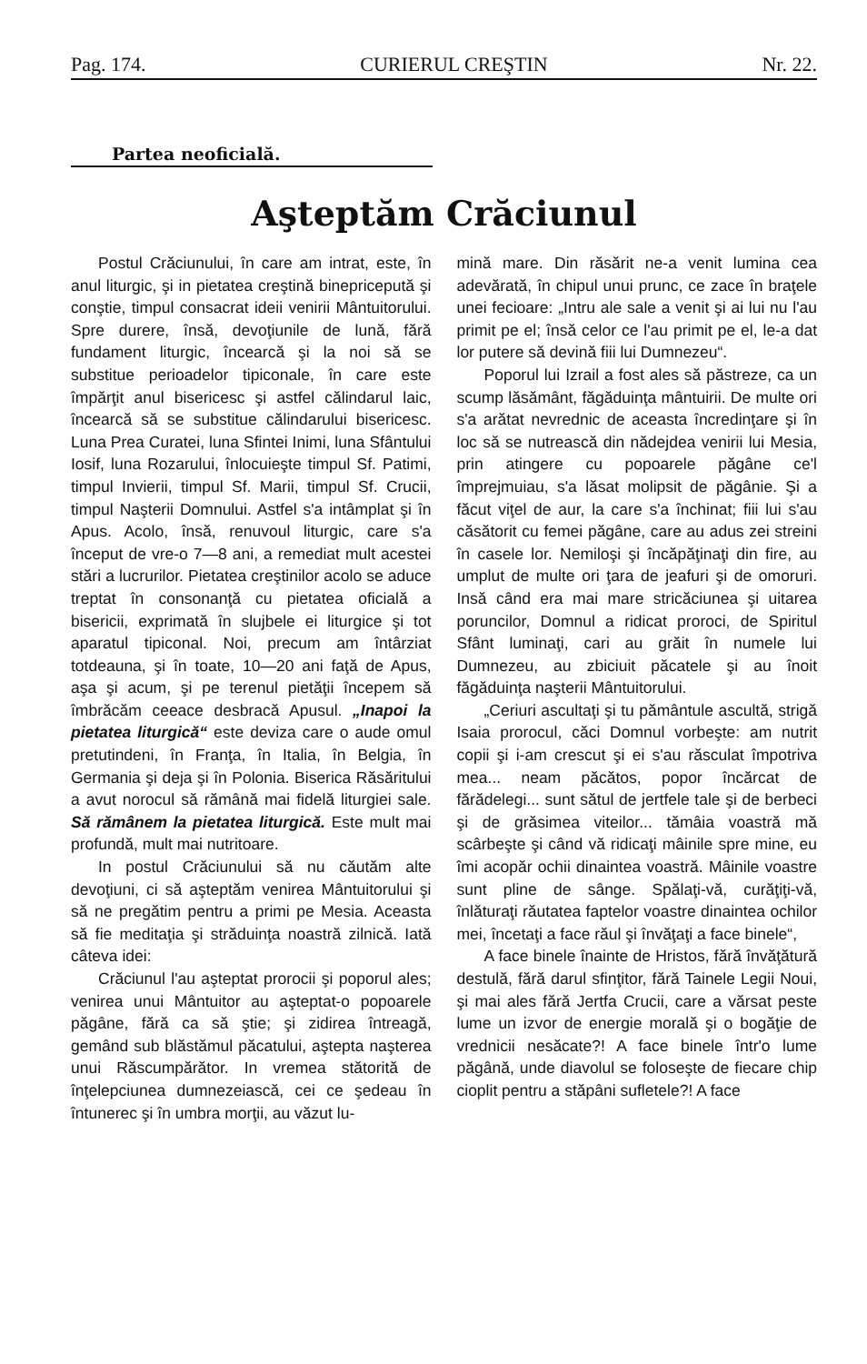Pag. 174. CURIERUL CREŞTIN Nr. 22.
Partea neoficială.
Aşteptăm Crăciunul
Postul Crăciunului, în care am intrat, este, în anul liturgic, şi in pietatea creştină binepricepută şi conştie, timpul consacrat ideii venirii Mântuitorului. Spre durere, însă, devoţiunile de lună, fără fundament liturgic, încearcă şi la noi să se substitue perioadelor tipiconale, în care este împărţit anul bisericesc şi astfel călindarul laic, încearcă să se substitue călindarului bisericesc. Luna Prea Curatei, luna Sfintei Inimi, luna Sfântului Iosif, luna Rozarului, înlocuieşte timpul Sf. Patimi, timpul Invierii, timpul Sf. Marii, timpul Sf. Crucii, timpul Naşterii Domnului. Astfel s'a intâmplat şi în Apus. Acolo, însă, renuvoul liturgic, care s'a început de vre-o 7—8 ani, a remediat mult acestei stări a lucrurilor. Pietatea creştinilor acolo se aduce treptat în consonanţă cu pietatea oficială a bisericii, exprimată în slujbele ei liturgice şi tot aparatul tipiconal. Noi, precum am întârziat totdeauna, şi în toate, 10—20 ani faţă de Apus, aşa şi acum, şi pe terenul pietăţii începem să îmbrăcăm ceeace desbracă Apusul. „Inapoi la pietatea liturgică“ este deviza care o aude omul pretutindeni, în Franţa, în Italia, în Belgia, în Germania şi deja şi în Polonia. Biserica Răsăritului a avut norocul să rămână mai fidelă liturgiei sale. Să rămânem la pietatea liturgică. Este mult mai profundă, mult mai nutritoare.
In postul Crăciunului să nu căutăm alte devoţiuni, ci să aşteptăm venirea Mântuitorului şi să ne pregătim pentru a primi pe Mesia. Aceasta să fie meditaţia şi străduinţa noastră zilnică. Iată câteva idei:
Crăciunul l'au aşteptat prorocii şi poporul ales; venirea unui Mântuitor au aşteptat-o popoarele păgâne, fără ca să ştie; şi zidirea întreagă, gemând sub blăstămul păcatului, aştepta naşterea unui Răscumpărător. In vremea stătorită de înţelepciunea dumnezeiască, cei ce şedeau în întunerec şi în umbra morţii, au văzut lu-
mină mare. Din răsărit ne-a venit lumina cea adevărată, în chipul unui prunc, ce zace în braţele unei fecioare: „Intru ale sale a venit şi ai lui nu l'au primit pe el; însă celor ce l'au primit pe el, le-a dat lor putere să devină fiii lui Dumnezeu“.
Poporul lui Izrail a fost ales să păstreze, ca un scump lăsământ, făgăduinţa mântuirii. De multe ori s'a arătat nevrednic de aceasta încredinţare şi în loc să se nutrească din nădejdea venirii lui Mesia, prin atingere cu popoarele păgâne ce'l împrejmuiau, s'a lăsat molipsit de păgânie. Şi a făcut viţel de aur, la care s'a închinat; fiii lui s'au căsătorit cu femei păgâne, care au adus zei streini în casele lor. Nemiloşi şi încăpăţinaţi din fire, au umplut de multe ori ţara de jeafuri şi de omoruri. Insă când era mai mare stricăciunea şi uitarea poruncilor, Domnul a ridicat proroci, de Spiritul Sfânt luminaţi, cari au grăit în numele lui Dumnezeu, au zbiciuit păcatele şi au înoit făgăduinţa naşterii Mântuitorului.
„Ceriuri ascultaţi şi tu pământule ascultă, strigă Isaia prorocul, căci Domnul vorbeşte: am nutrit copii şi i-am crescut şi ei s'au răsculat împotriva mea... neam păcătos, popor încărcat de fărădelegi... sunt sătul de jertfele tale şi de berbeci şi de grăsimea viteilor... tămâia voastră mă scârbeşte şi când vă ridicaţi mâinile spre mine, eu îmi acopăr ochii dinaintea voastră. Mâinile voastre sunt pline de sânge. Spălaţi-vă, curăţiţi-vă, înlăturaţi răutatea faptelor voastre dinaintea ochilor mei, încetaţi a face răul şi învăţaţi a face binele“,
A face binele înainte de Hristos, fără învăţătură destulă, fără darul sfinţitor, fără Tainele Legii Noui, şi mai ales fără Jertfa Crucii, care a vărsat peste lume un izvor de energie morală şi o bogăţie de vrednicii nesăcate?! A face binele într'o lume păgână, unde diavolul se foloseşte de fiecare chip cioplit pentru a stăpâni sufletele?! A face